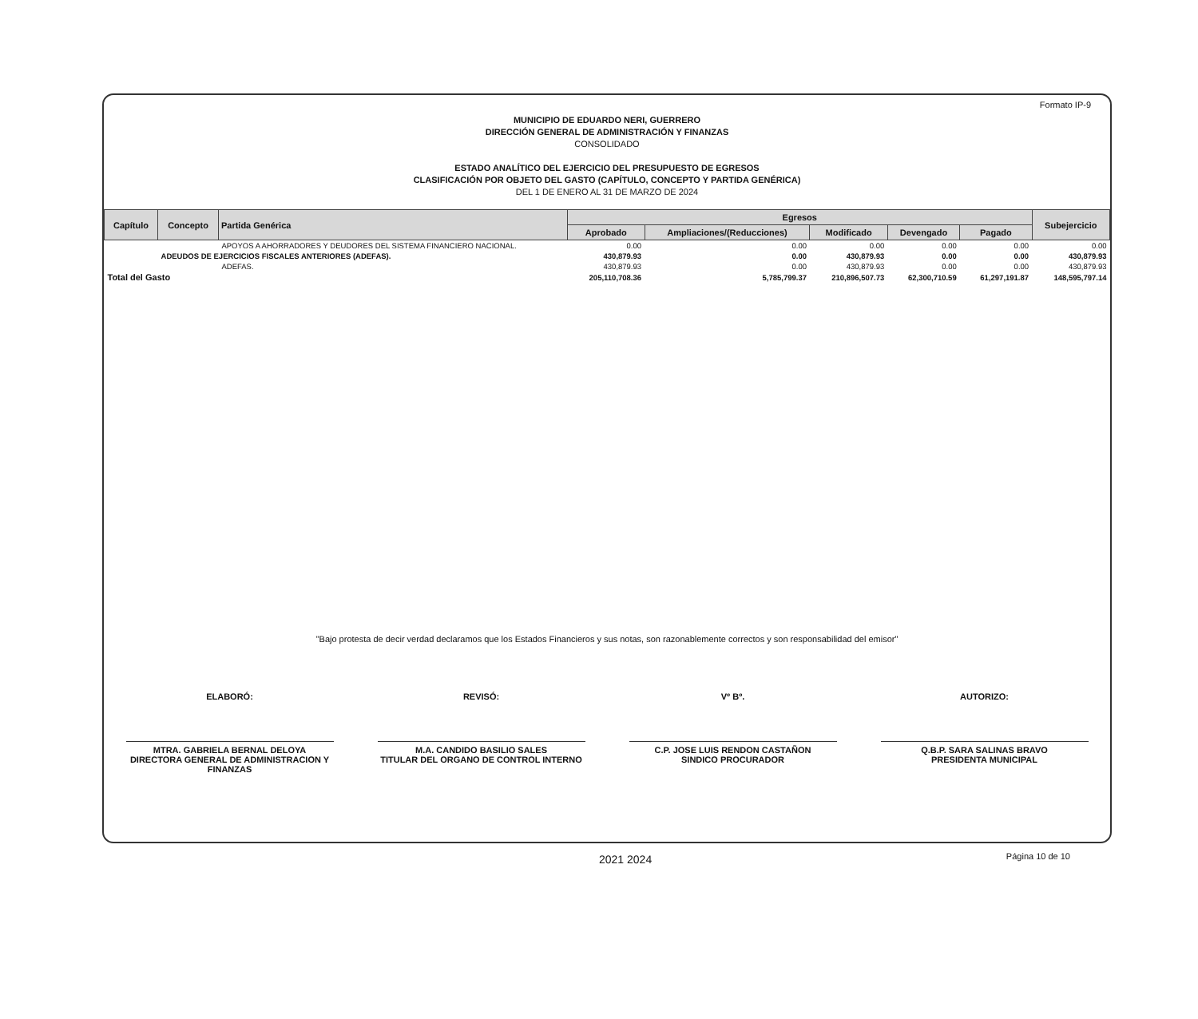Formato IP-9
MUNICIPIO DE EDUARDO NERI, GUERRERO
DIRECCIÓN GENERAL DE ADMINISTRACIÓN Y FINANZAS
CONSOLIDADO
ESTADO ANALÍTICO DEL EJERCICIO DEL PRESUPUESTO DE EGRESOS
CLASIFICACIÓN POR OBJETO DEL GASTO (CAPÍTULO, CONCEPTO Y PARTIDA GENÉRICA)
DEL 1 DE ENERO AL 31 DE MARZO DE 2024
| Capítulo | Concepto | Partida Genérica | Egresos | | | | | Subejercicio |
| --- | --- | --- | --- | --- | --- | --- | --- | --- |
| | | | Aprobado | Ampliaciones/(Reducciones) | Modificado | Devengado | Pagado | |
| | | APOYOS A AHORRADORES Y DEUDORES DEL SISTEMA FINANCIERO NACIONAL. | 0.00 | 0.00 | 0.00 | 0.00 | 0.00 | 0.00 |
| | ADEUDOS DE EJERCICIOS FISCALES ANTERIORES (ADEFAS). | | 430,879.93 | 0.00 | 430,879.93 | 0.00 | 0.00 | 430,879.93 |
| | | ADEFAS. | 430,879.93 | 0.00 | 430,879.93 | 0.00 | 0.00 | 430,879.93 |
| Total del Gasto | | | 205,110,708.36 | 5,785,799.37 | 210,896,507.73 | 62,300,710.59 | 61,297,191.87 | 148,595,797.14 |
"Bajo protesta de decir verdad declaramos que los Estados Financieros y sus notas, son razonablemente correctos y son responsabilidad del emisor"
ELABORÓ:
MTRA. GABRIELA BERNAL DELOYA
DIRECTORA GENERAL DE ADMINISTRACION Y FINANZAS
REVISÓ:
M.A. CANDIDO BASILIO SALES
TITULAR DEL ORGANO DE CONTROL INTERNO
Vº Bº.
C.P. JOSE LUIS RENDON CASTAÑON
SINDICO PROCURADOR
AUTORIZO:
Q.B.P. SARA SALINAS BRAVO
PRESIDENTA MUNICIPAL
2021 2024 Página 10 de 10